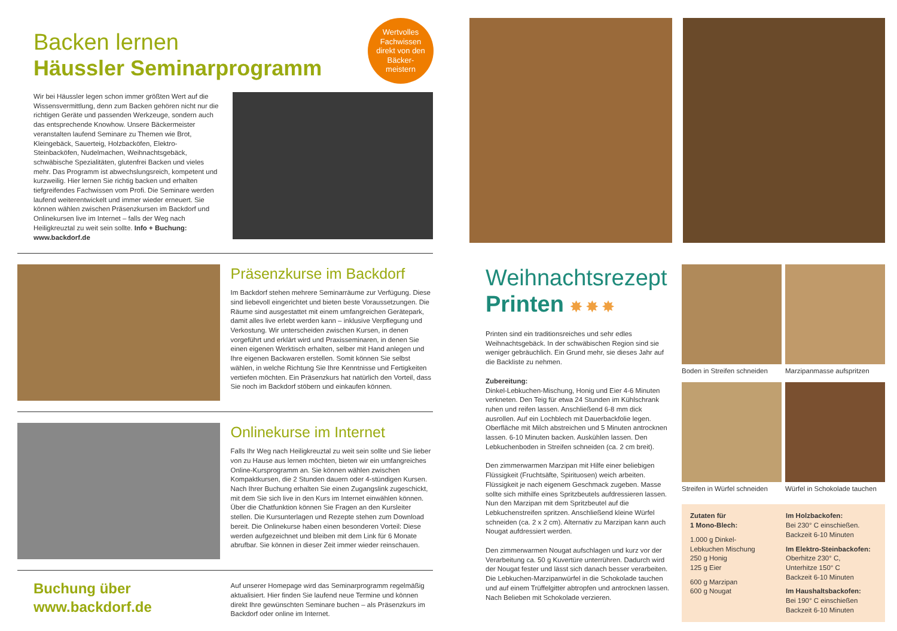Wertvolles
Fachwissen
direkt von den
Bäcker-
meistern
Backen lernen
Häussler Seminarprogramm
Wir bei Häussler legen schon immer größten Wert auf die Wissensvermittlung, denn zum Backen gehören nicht nur die richtigen Geräte und passenden Werkzeuge, sondern auch das entsprechende Knowhow. Unsere Bäckermeister veranstalten laufend Seminare zu Themen wie Brot, Kleingebäck, Sauerteig, Holzbacköfen, Elektro-Steinbacköfen, Nudelmachen, Weihnachtsgebäck, schwäbische Spezialitäten, glutenfrei Backen und vieles mehr. Das Programm ist abwechslungsreich, kompetent und kurzweilig. Hier lernen Sie richtig backen und erhalten tiefgreifendes Fachwissen vom Profi. Die Seminare werden laufend weiterentwickelt und immer wieder erneuert. Sie können wählen zwischen Präsenzkursen im Backdorf und Onlinekursen live im Internet – falls der Weg nach Heiligkreuztal zu weit sein sollte. Info + Buchung: www.backdorf.de
Präsenzkurse im Backdorf
Im Backdorf stehen mehrere Seminarräume zur Verfügung. Diese sind liebevoll eingerichtet und bieten beste Voraussetzungen. Die Räume sind ausgestattet mit einem umfangreichen Gerätepark, damit alles live erlebt werden kann – inklusive Verpflegung und Verkostung. Wir unterscheiden zwischen Kursen, in denen vorgeführt und erklärt wird und Praxisseminaren, in denen Sie einen eigenen Werktisch erhalten, selber mit Hand anlegen und Ihre eigenen Backwaren erstellen. Somit können Sie selbst wählen, in welche Richtung Sie Ihre Kenntnisse und Fertigkeiten vertiefen möchten. Ein Präsenzkurs hat natürlich den Vorteil, dass Sie noch im Backdorf stöbern und einkaufen können.
Onlinekurse im Internet
Falls Ihr Weg nach Heiligkreuztal zu weit sein sollte und Sie lieber von zu Hause aus lernen möchten, bieten wir ein umfangreiches Online-Kursprogramm an. Sie können wählen zwischen Kompaktkursen, die 2 Stunden dauern oder 4-stündigen Kursen. Nach Ihrer Buchung erhalten Sie einen Zugangslink zugeschickt, mit dem Sie sich live in den Kurs im Internet einwählen können. Über die Chatfunktion können Sie Fragen an den Kursleiter stellen. Die Kursunterlagen und Rezepte stehen zum Download bereit. Die Onlinekurse haben einen besonderen Vorteil: Diese werden aufgezeichnet und bleiben mit dem Link für 6 Monate abrufbar. Sie können in dieser Zeit immer wieder reinschauen.
Buchung über
www.backdorf.de
Auf unserer Homepage wird das Seminarprogramm regelmäßig aktualisiert. Hier finden Sie laufend neue Termine und können direkt Ihre gewünschten Seminare buchen – als Präsenzkurs im Backdorf oder online im Internet.
Weihnachtsrezept
Printen ✸ ✸ ✸
Printen sind ein traditionsreiches und sehr edles Weihnachtsgebäck. In der schwäbischen Region sind sie weniger gebräuchlich. Ein Grund mehr, sie dieses Jahr auf die Backliste zu nehmen.
Zubereitung:
Dinkel-Lebkuchen-Mischung, Honig und Eier 4-6 Minuten verkneten. Den Teig für etwa 24 Stunden im Kühlschrank ruhen und reifen lassen. Anschließend 6-8 mm dick ausrollen. Auf ein Lochblech mit Dauerbackfolie legen. Oberfläche mit Milch abstreichen und 5 Minuten antrocknen lassen. 6-10 Minuten backen. Auskühlen lassen. Den Lebkuchenboden in Streifen schneiden (ca. 2 cm breit).
Den zimmerwarmen Marzipan mit Hilfe einer beliebigen Flüssigkeit (Fruchtsäfte, Spirituosen) weich arbeiten. Flüssigkeit je nach eigenem Geschmack zugeben. Masse sollte sich mithilfe eines Spritzbeutels aufdressieren lassen. Nun den Marzipan mit dem Spritzbeutel auf die Lebkuchenstreifen spritzen. Anschließend kleine Würfel schneiden (ca. 2 x 2 cm). Alternativ zu Marzipan kann auch Nougat aufdressiert werden.
Den zimmerwarmen Nougat aufschlagen und kurz vor der Verarbeitung ca. 50 g Kuvertüre unterrühren. Dadurch wird der Nougat fester und lässt sich danach besser verarbeiten. Die Lebkuchen-Marzipanwürfel in die Schokolade tauchen und auf einem Trüffelgitter abtropfen und antrocknen lassen. Nach Belieben mit Schokolade verzieren.
Boden in Streifen schneiden
Marzipanmasse aufspritzen
Streifen in Würfel schneiden
Würfel in Schokolade tauchen
Zutaten für
1 Mono-Blech:
1.000 g Dinkel-Lebkuchen Mischung
250 g Honig
125 g Eier
600 g Marzipan
600 g Nougat
Im Holzbackofen:
Bei 230° C einschießen.
Backzeit 6-10 Minuten
Im Elektro-Steinbackofen:
Oberhitze 230° C,
Unterhitze 150° C
Backzeit 6-10 Minuten
Im Haushaltsbackofen:
Bei 190° C einschießen
Backzeit 6-10 Minuten